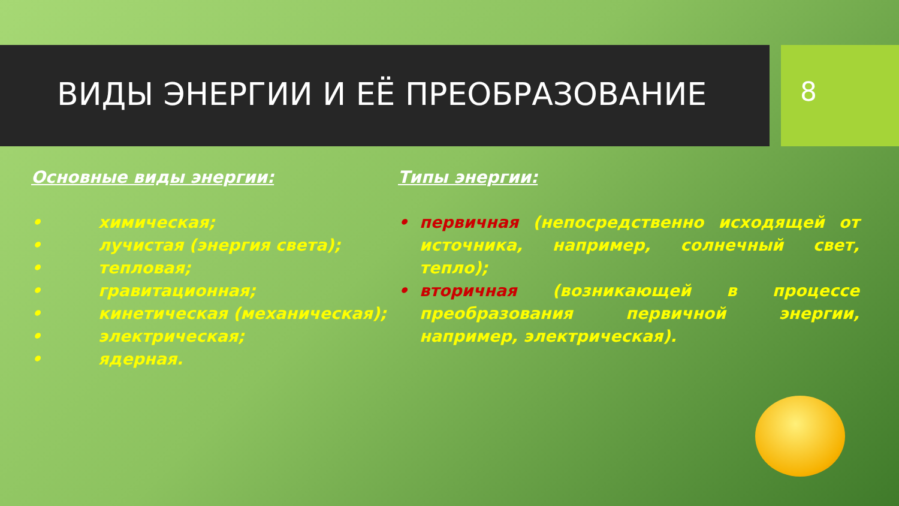ВИДЫ ЭНЕРГИИ И ЕЁ ПРЕОБРАЗОВАНИЕ 8
Основные виды энергии:
• химическая;
• лучистая (энергия света);
• тепловая;
• гравитационная;
• кинетическая (механическая);
• электрическая;
• ядерная.
Типы энергии:
• первичная (непосредственно исходящей от источника, например, солнечный свет, тепло);
• вторичная (возникающей в процессе преобразования первичной энергии, например, электрическая).